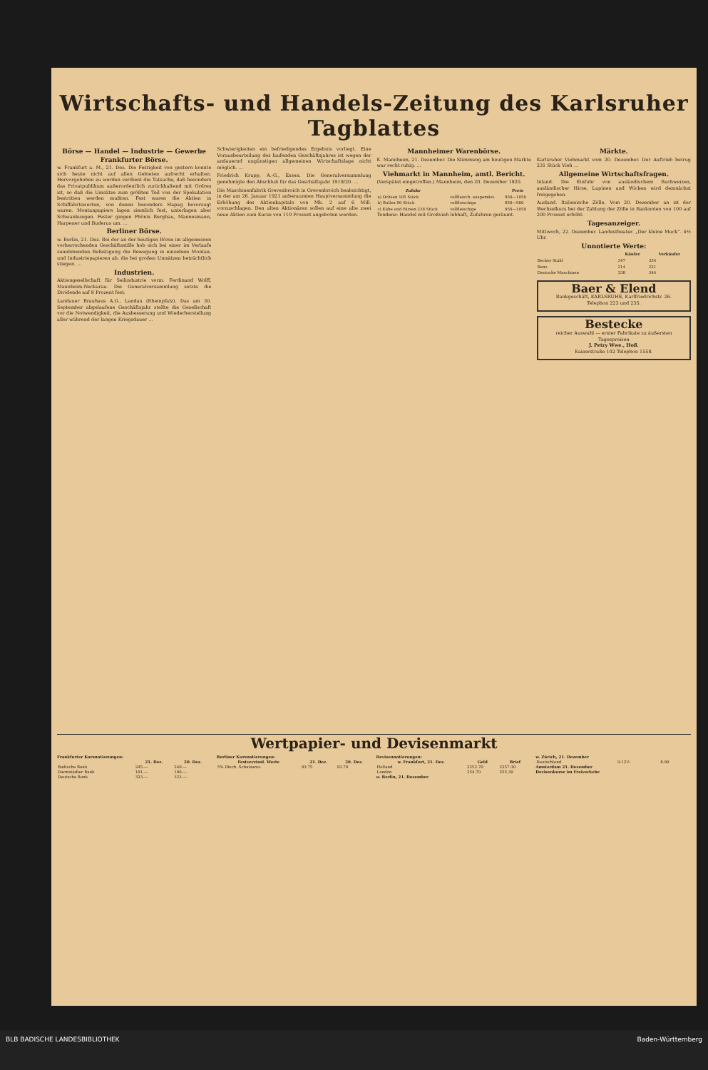Wirtschafts- und Handels-Zeitung des Karlsruher Tagblattes
Börse — Handel — Industrie — Gewerbe
Frankfurter Börse.
w. Frankfurt a. M., 21. Dez. Die Festigkeit von gestern konnte sich heute nicht auf allen Gebieten aufrecht erhalten. Hervorgehoben zu werden verdient die Tatsache, daß besonders das Privatpublikum außerordentlich zurückhaltend mit Ordres ist, so daß die Umsätze zum größten Teil von der Spekulation bestritten werden mußten. Fest waren die Aktien in Schiffahrtswerten, von denen besonders Hapag bevorzugt waren. Montanpapiere lagen ziemlich fest, unterlagen aber Schwankungen. Fester gingen Phönix Bergbau, Mannesmann, Harpener und Buderus um. ...
Berliner Börse.
w. Berlin, 21. Dez. Bei der an der heutigen Börse im allgemeinen vorherrschenden Geschäftsstille hob sich bei einer im Verlaufe zunehmenden Befestigung die Bewegung in einzelnen Montan- und Industriepapieren ab, die bei großen Umsätzen beträchtlich stiegen. ...
Industrien.
Aktiengesellschaft für Seilindustrie vorm. Ferdinand Wolff, Mannheim-Neckarau. Die Generalversammlung setzte die Dividende auf 8 Prozent fest.
Landauer Brauhaus A.G., Landau (Rheinpfalz). Das am 30. September abgelaufene Geschäftsjahr stellte die Gesellschaft vor die Notwendigkeit, die Ausbesserung und Wiederherstellung aller während der langen Kriegsdauer ...
Schwierigkeiten ein befriedigendes Ergebnis vorliegt. Eine Vorausbeurteilung des laufenden Geschäftsjahres ist wegen der andauernd ungünstigen allgemeinen Wirtschaftslage nicht möglich. ...
Friedrich Krupp, A.-G., Essen. Die Generalversammlung genehmigte den Abschluß für das Geschäftsjahr 1919/20. ...
Die Maschinenfabrik Grevenbroich in Grevenbroich beabsichtigt, in der am 26. Januar 1921 anberaumten Hauptversammlung die Erhöhung des Aktienkapitals von Mk. 2 auf 6 Mill. vorzuschlagen. Den alten Aktionären sollen auf eine alte zwei neue Aktien zum Kurse von 110 Prozent angeboten werden.
Mannheimer Warenbörse.
K. Mannheim, 21. Dezember. Die Stimmung am heutigen Markte war recht ruhig. ...
Viehmarkt in Mannheim, amtl. Bericht.
(Verspätet eingetroffen.) Mannheim, den 20. Dezember 1920.
| Zufuhr | | Preis |
| --- | --- | --- |
| a) Ochsen 105 Stück | vollfleisch. ausgemäst. | 950—1050 |
| b) Bullen 96 Stück | vollfleischige | 850—900 |
| c) Kühe und Färsen 238 Stück | vollfleischige | 950—1050 |
Tendenz: Handel mit Großvieh lebhaft, Zufuhren geräumt.
Märkte.
Karlsruher Viehmarkt vom 20. Dezember. Der Auftrieb betrug 231 Stück Vieh ...
Allgemeine Wirtschaftsfragen.
Inland. Die Einfuhr von ausländischem Buchweizen, ausländischer Hirse, Lupinen und Wicken wird demnächst freigegeben.
Ausland. Italienische Zölle. Vom 20. Dezember an ist der Wechselkurs bei der Zahlung der Zölle in Banknoten von 100 auf 200 Prozent erhöht.
Tagesanzeiger.
Mittwoch, 22. Dezember. Landestheater. „Der kleine Muck“. 4½ Uhr.
Unnotierte Werte:
| | Käufer | Verkäufer |
| --- | --- | --- |
| Becker Stahl | 347 | 354 |
| Benz | 214 | 221 |
| Deutsche Maschinen | 338 | 344 |
Baer & Elend
Bankgeschäft, KARLSRUHE, Karlfriedrichstr. 26.
Telephon 223 und 235.
Bestecke
reicher Auswahl — erster Fabrikate zu äußersten Tagespreisen
J. Petry Wwe., Hofl.
Kaiserstraße 102 Telephon 1558.
Wertpapier- und Devisenmarkt
Frankfurter Kursnotierungen:
| | 21. Dez. | 20. Dez. |
| --- | --- | --- |
| Badische Bank | 245.— | 240.— |
| Darmstädter Bank | 181.— | 180.— |
| Deutsche Bank | 323.— | 323.— |
Berliner Kursnotierungen:
| Festverzinsl. Werte | 21. Dez. | 20. Dez. |
| --- | --- | --- |
| 5% Dtsch. Schatzanw. | 93.75 | 93.70 |
Devisennotierungen:
| w. Frankfurt, 21. Dez. | Geld | Brief |
| --- | --- | --- |
| Holland | 2252.70 | 2257.30 |
| London | 254.70 | 255.30 |
w. Berlin, 21. Dezember
w. Zürich, 21. Dezember
| Deutschland | 9.12½ | 8.90 |
Amsterdam 21. Dezember
Devisenkurse im Freiverkehr.
BLB BADISCHE LANDESBIBLIOTHEK Baden-Württemberg